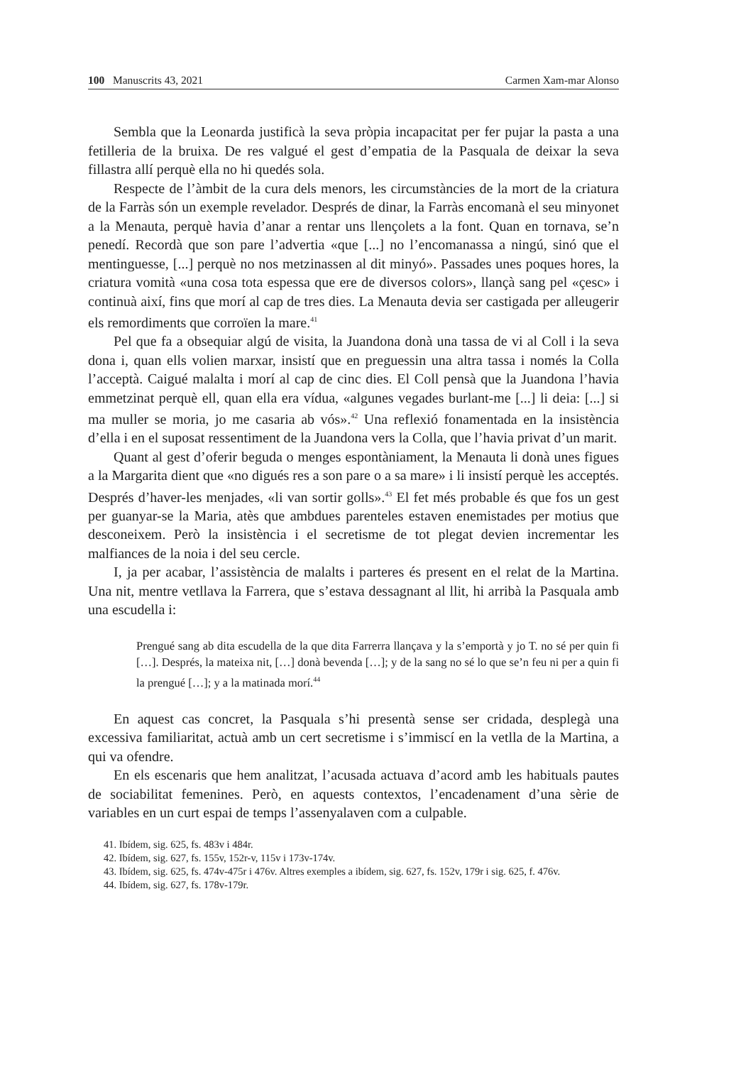100 Manuscrits 43, 2021 Carmen Xam-mar Alonso
Sembla que la Leonarda justificà la seva pròpia incapacitat per fer pujar la pasta a una fetilleria de la bruixa. De res valgué el gest d’empatia de la Pasquala de deixar la seva fillastra allí perquè ella no hi quedés sola.
Respecte de l’àmbit de la cura dels menors, les circumstàncies de la mort de la criatura de la Farràs són un exemple revelador. Després de dinar, la Farràs encomanà el seu minyonet a la Menauta, perquè havia d’anar a rentar uns llençolets a la font. Quan en tornava, se’n penedí. Recordà que son pare l’advertia «que [...] no l’encomanassa a ningú, sinó que el mentinguesse, [...] perquè no nos metzinassen al dit minyó». Passades unes poques hores, la criatura vomità «una cosa tota espessa que ere de diversos colors», llançà sang pel «çesc» i continuà així, fins que morí al cap de tres dies. La Menauta devia ser castigada per alleugerir els remordiments que corroïen la mare.<sup>41</sup>
Pel que fa a obsequiar algú de visita, la Juandona donà una tassa de vi al Coll i la seva dona i, quan ells volien marxar, insistí que en preguessin una altra tassa i només la Colla l’acceptà. Caigué malalta i morí al cap de cinc dies. El Coll pensà que la Juandona l’havia emmetzinat perquè ell, quan ella era vídua, «algunes vegades burlant-me [...] li deia: [...] si ma muller se moria, jo me casaria ab vós».<sup>42</sup> Una reflexió fonamentada en la insistència d’ella i en el suposat ressentiment de la Juandona vers la Colla, que l’havia privat d’un marit.
Quant al gest d’oferir beguda o menges espontàniament, la Menauta li donà unes figues a la Margarita dient que «no digués res a son pare o a sa mare» i li insistí perquè les acceptés. Després d’haver-les menjades, «li van sortir golls».<sup>43</sup> El fet més probable és que fos un gest per guanyar-se la Maria, atès que ambdues parenteles estaven enemistades per motius que desconeixem. Però la insistència i el secretisme de tot plegat devien incrementar les malfiances de la noia i del seu cercle.
I, ja per acabar, l’assistència de malalts i parteres és present en el relat de la Martina. Una nit, mentre vetllava la Farrera, que s’estava dessagnant al llit, hi arribà la Pasquala amb una escudella i:
Prengué sang ab dita escudella de la que dita Farrerra llançava y la s’emportà y jo T. no sé per quin fi […]. Després, la mateixa nit, […] donà bevenda […]; y de la sang no sé lo que se’n feu ni per a quin fi la prengué […]; y a la matinada morí.<sup>44</sup>
En aquest cas concret, la Pasquala s’hi presentà sense ser cridada, desplegà una excessiva familiaritat, actuà amb un cert secretisme i s’immiscí en la vetlla de la Martina, a qui va ofendre.
En els escenaris que hem analitzat, l’acusada actuava d’acord amb les habituals pautes de sociabilitat femenines. Però, en aquests contextos, l’encadenament d’una sèrie de variables en un curt espai de temps l’assenyalaven com a culpable.
41. Ibídem, sig. 625, fs. 483v i 484r.
42. Ibídem, sig. 627, fs. 155v, 152r-v, 115v i 173v-174v.
43. Ibídem, sig. 625, fs. 474v-475r i 476v. Altres exemples a ibídem, sig. 627, fs. 152v, 179r i sig. 625, f. 476v.
44. Ibídem, sig. 627, fs. 178v-179r.